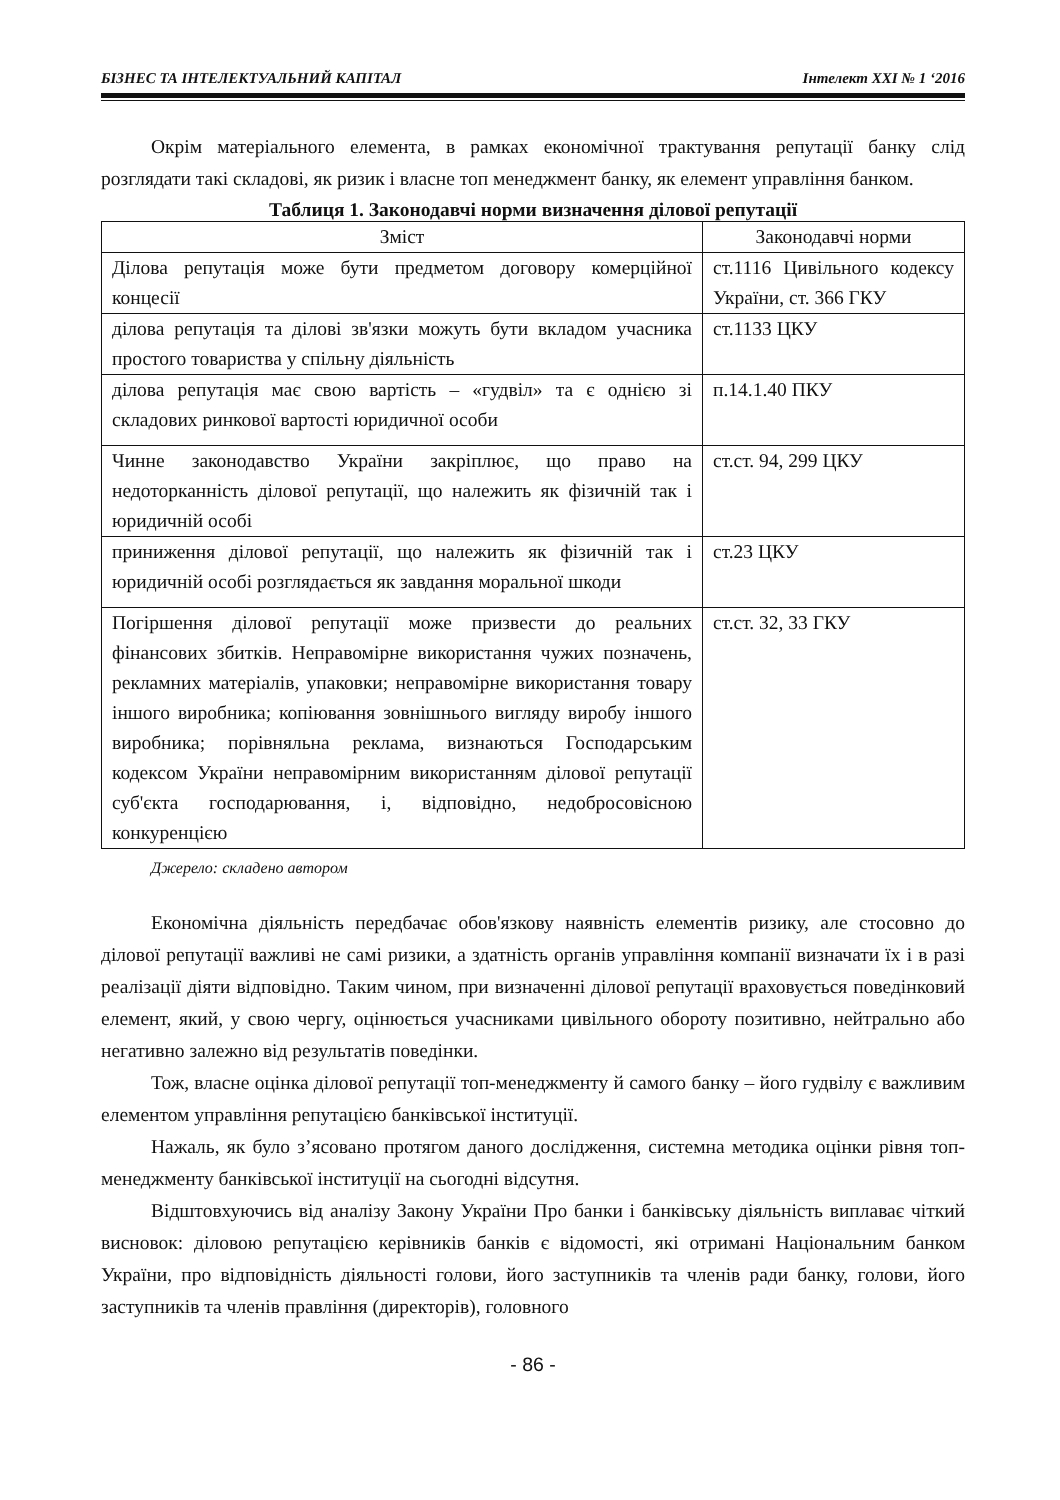БІЗНЕС ТА ІНТЕЛЕКТУАЛЬНИЙ КАПІТАЛ Інтелект ХХІ № 1 ‘2016
Окрім матеріального елемента, в рамках економічної трактування репутації банку слід розглядати такі складові, як ризик і власне топ менеджмент банку, як елемент управління банком.
Таблиця 1. Законодавчі норми визначення ділової репутації
| Зміст | Законодавчі норми |
| --- | --- |
| Ділова репутація може бути предметом договору комерційної концесії | ст.1116 Цивільного кодексу України, ст. 366 ГКУ |
| ділова репутація та ділові зв'язки можуть бути вкладом учасника простого товариства у спільну діяльність | ст.1133 ЦКУ |
| ділова репутація має свою вартість – «гудвіл» та є однією зі складових ринкової вартості юридичної особи | п.14.1.40 ПКУ |
| Чинне законодавство України закріплює, що право на недоторканність ділової репутації, що належить як фізичній так і юридичній особі | ст.ст. 94, 299 ЦКУ |
| приниження ділової репутації, що належить як фізичній так і юридичній особі розглядається як завдання моральної шкоди | ст.23 ЦКУ |
| Погіршення ділової репутації може призвести до реальних фінансових збитків. Неправомірне використання чужих позначень, рекламних матеріалів, упаковки; неправомірне використання товару іншого виробника; копіювання зовнішнього вигляду виробу іншого виробника; порівняльна реклама, визнаються Господарським кодексом України неправомірним використанням ділової репутації суб'єкта господарювання, і, відповідно, недобросовісною конкуренцією | ст.ст. 32, 33 ГКУ |
Джерело: складено автором
Економічна діяльність передбачає обов'язкову наявність елементів ризику, але стосовно до ділової репутації важливі не самі ризики, а здатність органів управління компанії визначати їх і в разі реалізації діяти відповідно. Таким чином, при визначенні ділової репутації враховується поведінковий елемент, який, у свою чергу, оцінюється учасниками цивільного обороту позитивно, нейтрально або негативно залежно від результатів поведінки.
Тож, власне оцінка ділової репутації топ-менеджменту й самого банку – його гудвілу є важливим елементом управління репутацією банківської інституції.
Нажаль, як було з’ясовано протягом даного дослідження, системна методика оцінки рівня топ-менеджменту банківської інституції на сьогодні відсутня.
Відштовхуючись від аналізу Закону України Про банки і банківську діяльність виплаває чіткий висновок: діловою репутацією керівників банків є відомості, які отримані Національним банком України, про відповідність діяльності голови, його заступників та членів ради банку, голови, його заступників та членів правління (директорів), головного
- 86 -